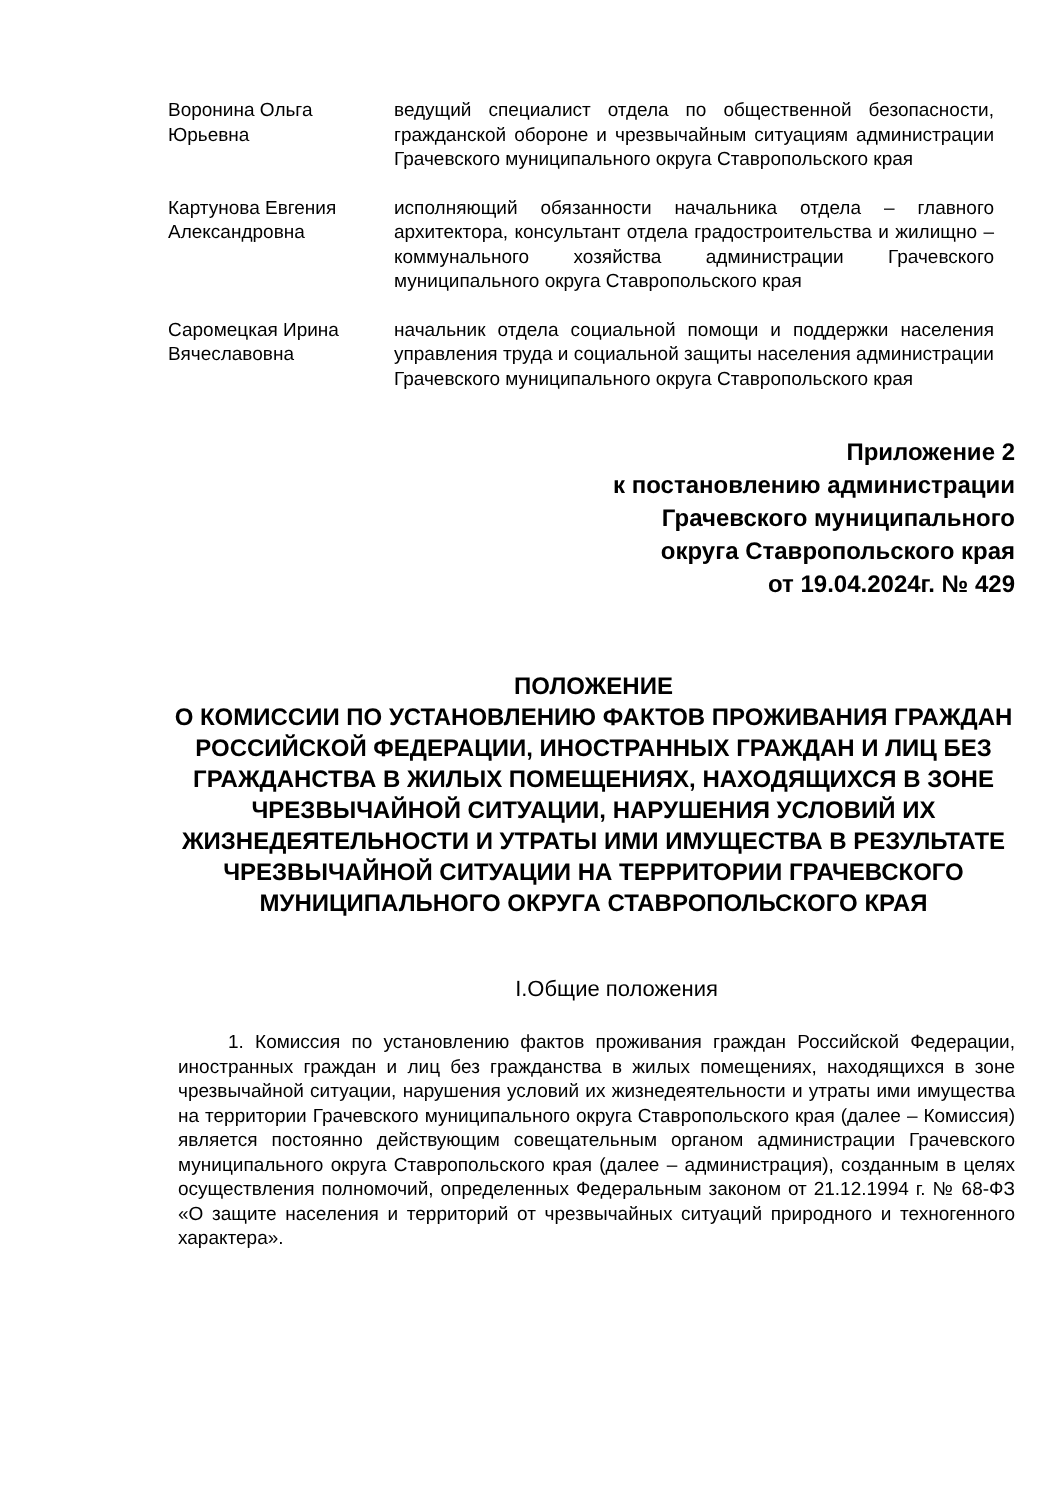Воронина Ольга Юрьевна
ведущий специалист отдела по общественной безопасности, гражданской обороне и чрезвычайным ситуациям администрации Грачевского муниципального округа Ставропольского края
Картунова Евгения Александровна
исполняющий обязанности начальника отдела – главного архитектора, консультант отдела градостроительства и жилищно – коммунального хозяйства администрации Грачевского муниципального округа Ставропольского края
Саромецкая Ирина Вячеславовна
начальник отдела социальной помощи и поддержки населения управления труда и социальной защиты населения администрации Грачевского муниципального округа Ставропольского края
Приложение 2
к постановлению администрации
Грачевского муниципального
округа Ставропольского края
от 19.04.2024г. № 429
ПОЛОЖЕНИЕ
О КОМИССИИ ПО УСТАНОВЛЕНИЮ ФАКТОВ ПРОЖИВАНИЯ ГРАЖДАН РОССИЙСКОЙ ФЕДЕРАЦИИ, ИНОСТРАННЫХ ГРАЖДАН И ЛИЦ БЕЗ ГРАЖДАНСТВА В ЖИЛЫХ ПОМЕЩЕНИЯХ, НАХОДЯЩИХСЯ В ЗОНЕ ЧРЕЗВЫЧАЙНОЙ СИТУАЦИИ, НАРУШЕНИЯ УСЛОВИЙ ИХ ЖИЗНЕДЕЯТЕЛЬНОСТИ И УТРАТЫ ИМИ ИМУЩЕСТВА В РЕЗУЛЬТАТЕ ЧРЕЗВЫЧАЙНОЙ СИТУАЦИИ НА ТЕРРИТОРИИ ГРАЧЕВСКОГО МУНИЦИПАЛЬНОГО ОКРУГА СТАВРОПОЛЬСКОГО КРАЯ
I.Общие положения
1. Комиссия по установлению фактов проживания граждан Российской Федерации, иностранных граждан и лиц без гражданства в жилых помещениях, находящихся в зоне чрезвычайной ситуации, нарушения условий их жизнедеятельности и утраты ими имущества на территории Грачевского муниципального округа Ставропольского края (далее – Комиссия) является постоянно действующим совещательным органом администрации Грачевского муниципального округа Ставропольского края (далее – администрация), созданным в целях осуществления полномочий, определенных Федеральным законом от 21.12.1994 г. № 68-ФЗ «О защите населения и территорий от чрезвычайных ситуаций природного и техногенного характера».